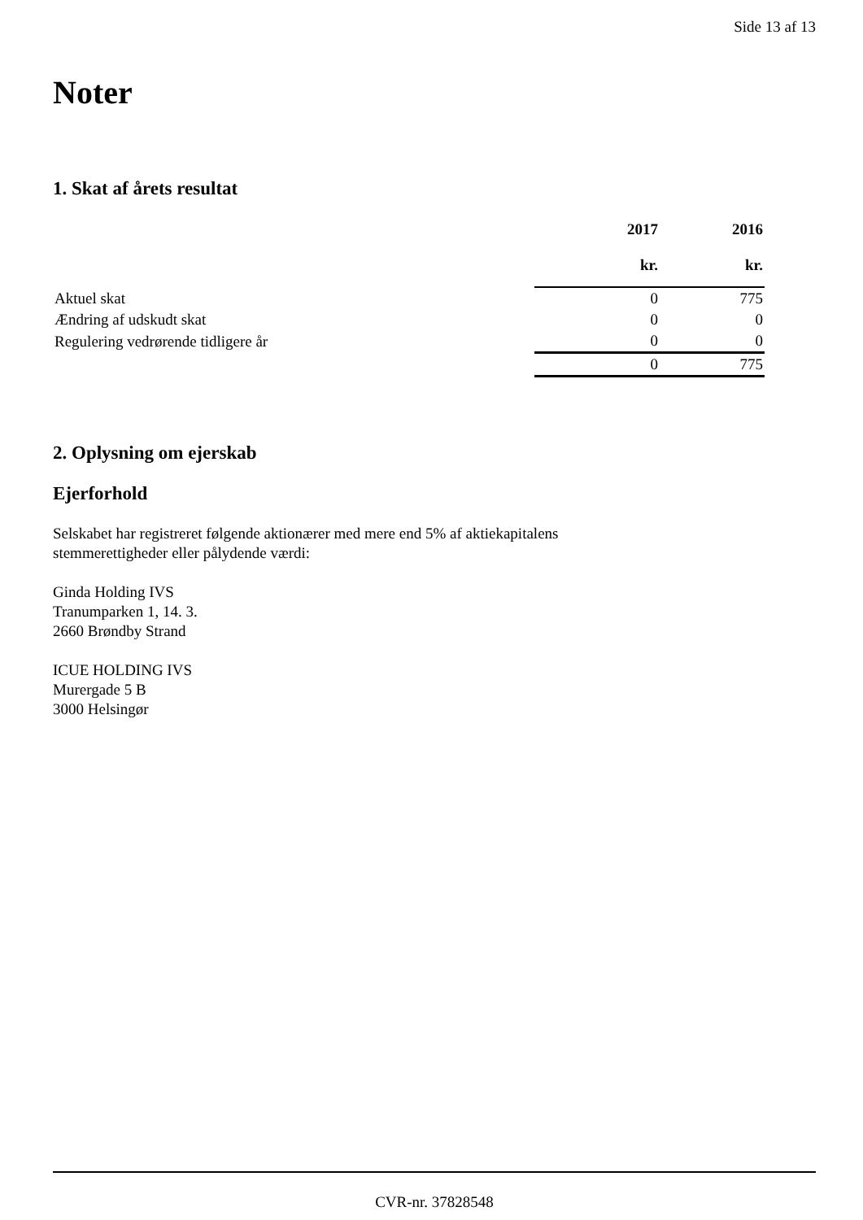Side 13 af 13
Noter
1. Skat af årets resultat
| | 2017 kr. | 2016 kr. |
| --- | --- | --- |
| Aktuel skat | 0 | 775 |
| Ændring af udskudt skat | 0 | 0 |
| Regulering vedrørende tidligere år | 0 | 0 |
| | 0 | 775 |
2. Oplysning om ejerskab
Ejerforhold
Selskabet har registreret følgende aktionærer med mere end 5% af aktiekapitalens
stemmerettigheder eller pålydende værdi:
Ginda Holding IVS
Tranumparken 1, 14. 3.
2660 Brøndby Strand
ICUE HOLDING IVS
Murergade 5 B
3000 Helsingør
CVR-nr. 37828548